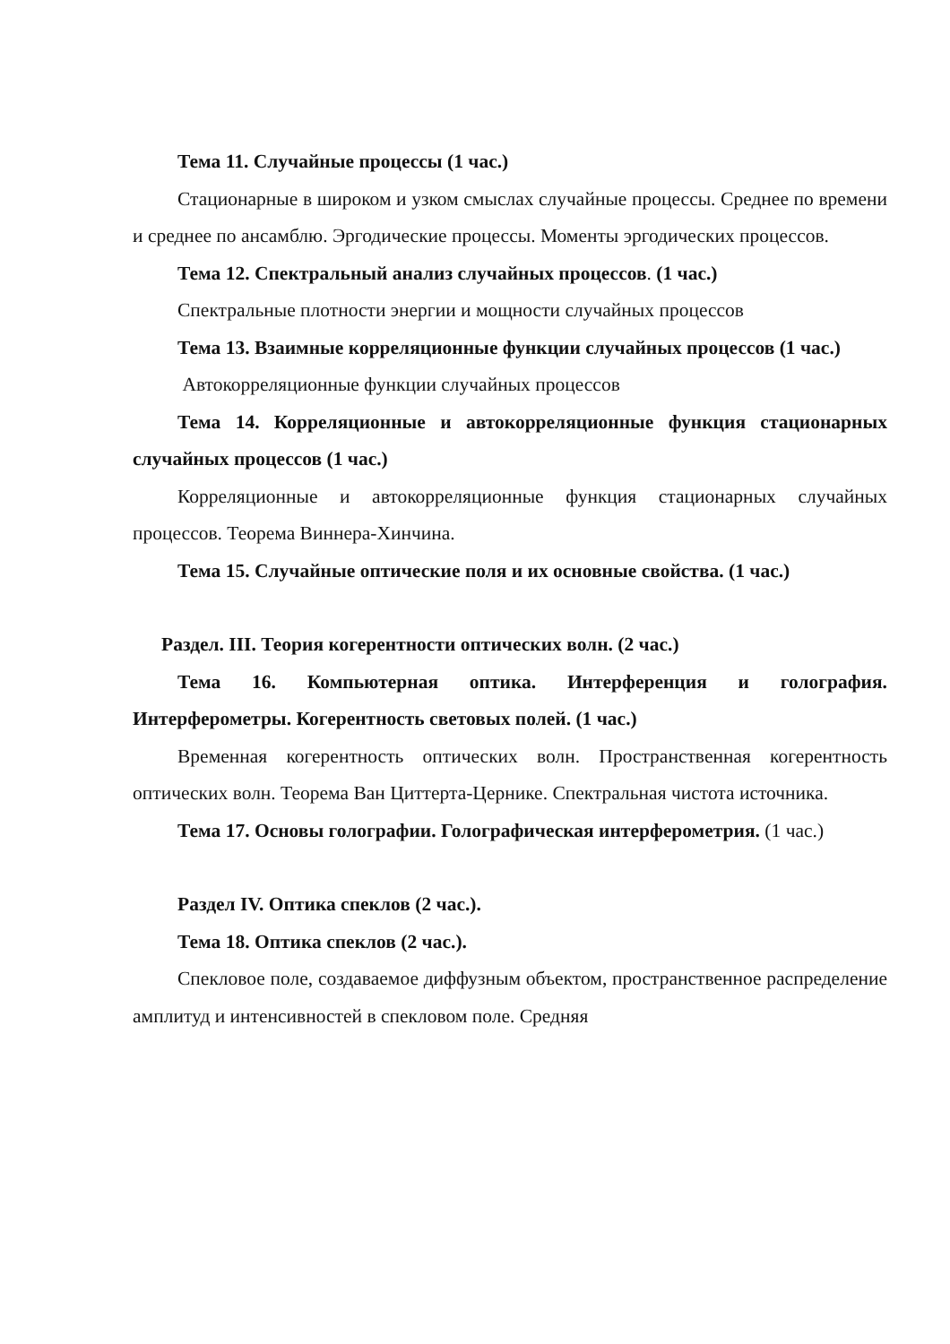Тема 11. Случайные процессы (1 час.)
Стационарные в широком и узком смыслах случайные процессы. Среднее по времени и среднее по ансамблю. Эргодические процессы. Моменты эргодических процессов.
Тема 12. Спектральный анализ случайных процессов. (1 час.)
Спектральные плотности энергии и мощности случайных процессов
Тема 13. Взаимные корреляционные функции случайных процессов (1 час.)
Автокорреляционные функции случайных процессов
Тема 14. Корреляционные и автокорреляционные функция стационарных случайных процессов (1 час.)
Корреляционные и автокорреляционные функция стационарных случайных процессов. Теорема Виннера-Хинчина.
Тема 15. Случайные оптические поля и их основные свойства. (1 час.)
Раздел. III. Теория когерентности оптических волн. (2 час.)
Тема 16. Компьютерная оптика. Интерференция и голография. Интерферометры. Когерентность световых полей. (1 час.)
Временная когерентность оптических волн. Пространственная когерентность оптических волн. Теорема Ван Циттерта-Цернике. Спектральная чистота источника.
Тема 17. Основы голографии. Голографическая интерферометрия. (1 час.)
Раздел IV. Оптика спеклов (2 час.).
Тема 18. Оптика спеклов (2 час.).
Спекловое поле, создаваемое диффузным объектом, пространственное распределение амплитуд и интенсивностей в спекловом поле. Средняя